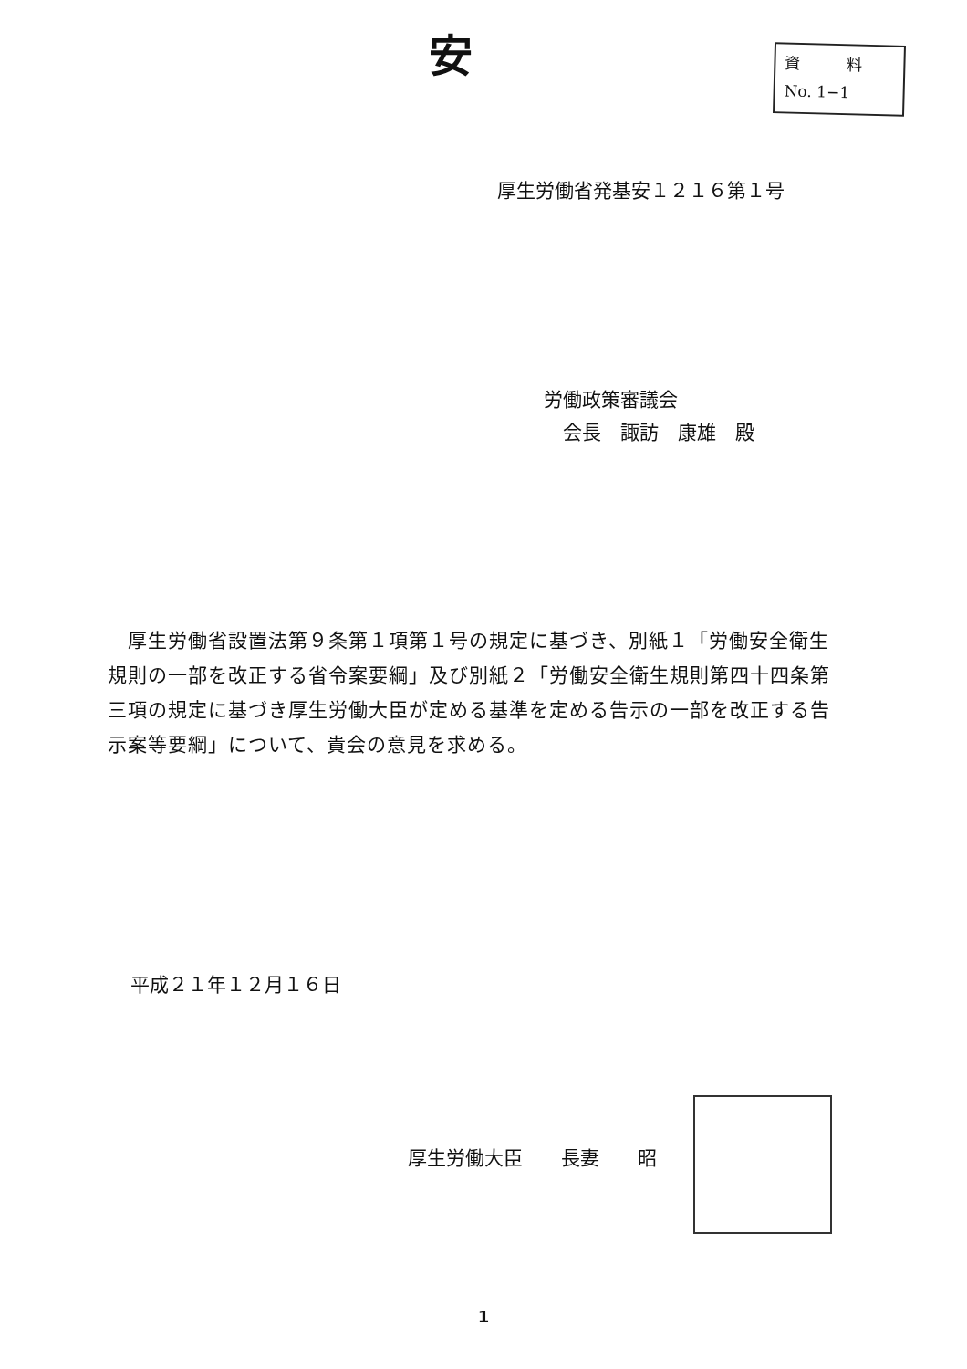安
資　　　料
No. 1−1
厚生労働省発基安１２１６第１号
労働政策審議会
　会長　諏訪　康雄　殿
　厚生労働省設置法第９条第１項第１号の規定に基づき、別紙１「労働安全衛生規則の一部を改正する省令案要綱」及び別紙２「労働安全衛生規則第四十四条第三項の規定に基づき厚生労働大臣が定める基準を定める告示の一部を改正する告示案等要綱」について、貴会の意見を求める。
平成２１年１２月１６日
厚生労働大臣　　長妻　　昭
1